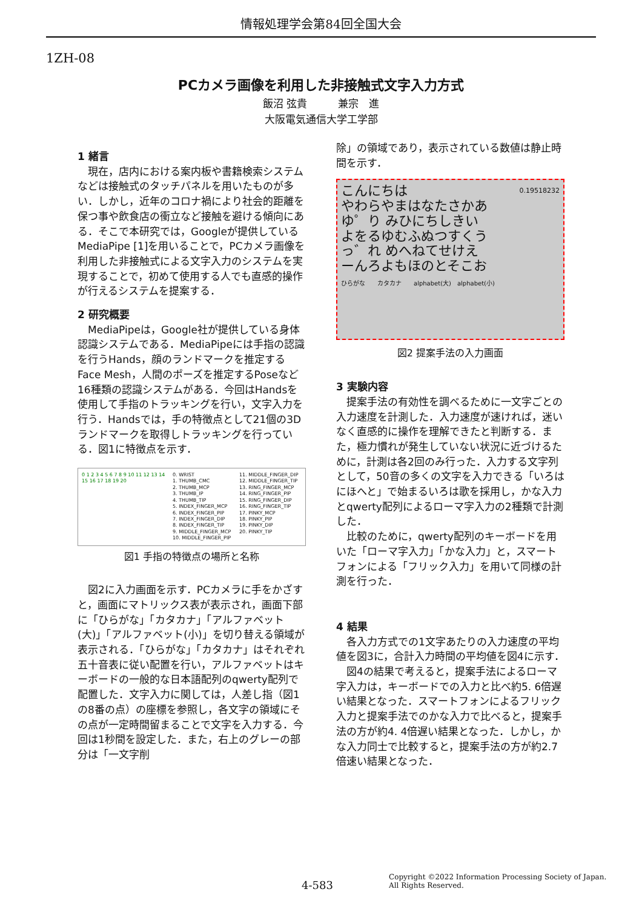情報処理学会第84回全国大会
1ZH-08
PCカメラ画像を利用した非接触式文字入力方式
飯沼 弦貴　　　兼宗　進
大阪電気通信大学工学部
1 緒言
現在，店内における案内板や書籍検索システムなどは接触式のタッチパネルを用いたものが多い．しかし，近年のコロナ禍により社会的距離を保つ事や飲食店の衝立など接触を避ける傾向にある．そこで本研究では，Googleが提供しているMediaPipe [1]を用いることで，PCカメラ画像を利用した非接触式による文字入力のシステムを実現することで，初めて使用する人でも直感的操作が行えるシステムを提案する．
2 研究概要
MediaPipeは，Google社が提供している身体認識システムである．MediaPipeには手指の認識を行うHands，顔のランドマークを推定するFace Mesh，人間のポーズを推定するPoseなど16種類の認識システムがある．今回はHandsを使用して手指のトラッキングを行い，文字入力を行う．Handsでは，手の特徴点として21個の3Dランドマークを取得しトラッキングを行っている．図1に特徴点を示す．
0 1 2 3 4 5 6 7 8 9 10 11 12 13 14 15 16 17 18 19 20
0. WRIST
1. THUMB_CMC
2. THUMB_MCP
3. THUMB_IP
4. THUMB_TIP
5. INDEX_FINGER_MCP
6. INDEX_FINGER_PIP
7. INDEX_FINGER_DIP
8. INDEX_FINGER_TIP
9. MIDDLE_FINGER_MCP
10. MIDDLE_FINGER_PIP
11. MIDDLE_FINGER_DIP
12. MIDDLE_FINGER_TIP
13. RING_FINGER_MCP
14. RING_FINGER_PIP
15. RING_FINGER_DIP
16. RING_FINGER_TIP
17. PINKY_MCP
18. PINKY_PIP
19. PINKY_DIP
20. PINKY_TIP
図1 手指の特徴点の場所と名称
図2に入力画面を示す．PCカメラに手をかざすと，画面にマトリックス表が表示され，画面下部に「ひらがな」「カタカナ」「アルファベット(大)」「アルファベット(小)」を切り替える領域が表示される．「ひらがな」「カタカナ」はそれぞれ五十音表に従い配置を行い，アルファベットはキーボードの一般的な日本語配列のqwerty配列で配置した．文字入力に関しては，人差し指（図1の8番の点）の座標を参照し，各文字の領域にその点が一定時間留まることで文字を入力する．今回は1秒間を設定した．また，右上のグレーの部分は「一文字削
除」の領域であり，表示されている数値は静止時間を示す．
こんにちは 0.19518232
やわらやまはなたさかあ
ゆ゜り みひにちしきい
よをるゆむふぬつすくう
っ゛れ めへねてせけえ
ーんろよもほのとそこお
ひらがな　　カタカナ　　alphabet(大)　alphabet(小)
図2 提案手法の入力画面
3 実験内容
提案手法の有効性を調べるために一文字ごとの入力速度を計測した．入力速度が速ければ，迷いなく直感的に操作を理解できたと判断する．また，極力慣れが発生していない状況に近づけるために，計測は各2回のみ行った．入力する文字列として，50音の多くの文字を入力できる「いろはにほへと」で始まるいろは歌を採用し，かな入力とqwerty配列によるローマ字入力の2種類で計測した．
比較のために，qwerty配列のキーボードを用いた「ローマ字入力」「かな入力」と，スマートフォンによる「フリック入力」を用いて同様の計測を行った．
4 結果
各入力方式での1文字あたりの入力速度の平均値を図3に，合計入力時間の平均値を図4に示す．
図4の結果で考えると，提案手法によるローマ字入力は，キーボードでの入力と比べ約5. 6倍遅い結果となった．スマートフォンによるフリック入力と提案手法でのかな入力で比べると，提案手法の方が約4. 4倍遅い結果となった．しかし，かな入力同士で比較すると，提案手法の方が約2.7倍速い結果となった．
4-583
Copyright ©2022 Information Processing Society of Japan.
All Rights Reserved.